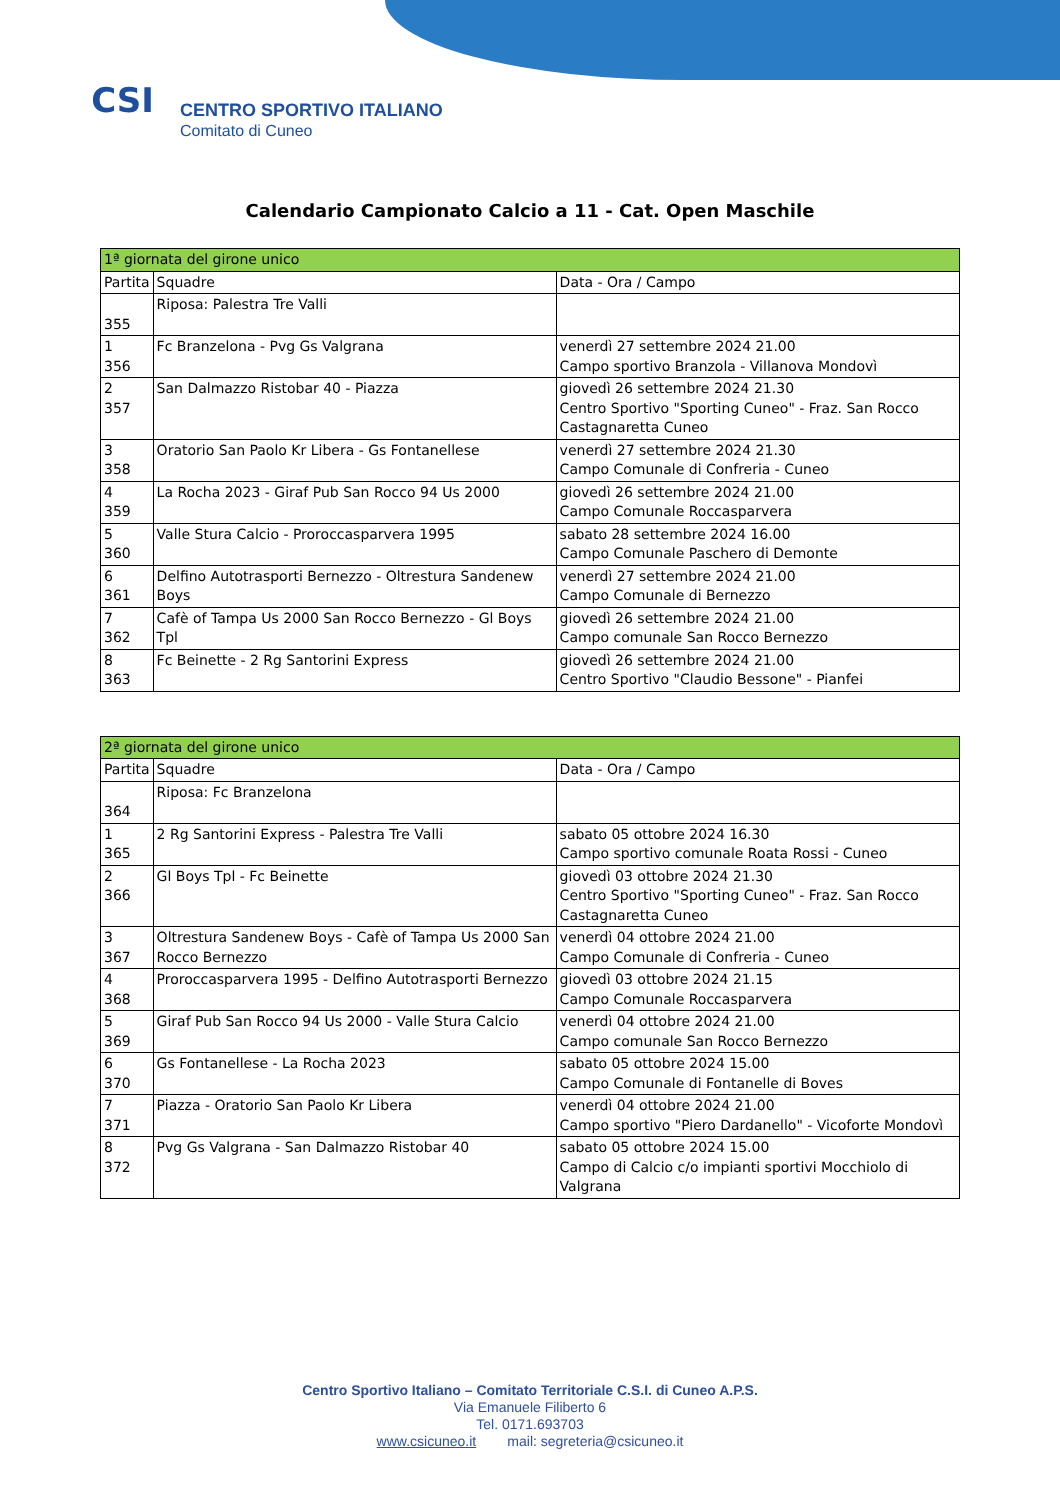CSI
CENTRO SPORTIVO ITALIANO
Comitato di Cuneo
Calendario Campionato Calcio a 11 - Cat. Open Maschile
| 1ª giornata del girone unico | | |
| --- | --- | --- |
| Partita | Squadre | Data - Ora / Campo |
| 355 | Riposa: Palestra Tre Valli | |
| 1 356 | Fc Branzelona - Pvg Gs Valgrana | venerdì 27 settembre 2024 21.00 Campo sportivo Branzola - Villanova Mondovì |
| 2 357 | San Dalmazzo Ristobar 40 - Piazza | giovedì 26 settembre 2024 21.30 Centro Sportivo "Sporting Cuneo" - Fraz. San Rocco Castagnaretta Cuneo |
| 3 358 | Oratorio San Paolo Kr Libera - Gs Fontanellese | venerdì 27 settembre 2024 21.30 Campo Comunale di Confreria - Cuneo |
| 4 359 | La Rocha 2023 - Giraf Pub San Rocco 94 Us 2000 | giovedì 26 settembre 2024 21.00 Campo Comunale Roccasparvera |
| 5 360 | Valle Stura Calcio - Proroccasparvera 1995 | sabato 28 settembre 2024 16.00 Campo Comunale Paschero di Demonte |
| 6 361 | Delfino Autotrasporti Bernezzo - Oltrestura Sandenew Boys | venerdì 27 settembre 2024 21.00 Campo Comunale di Bernezzo |
| 7 362 | Cafè of Tampa Us 2000 San Rocco Bernezzo - Gl Boys Tpl | giovedì 26 settembre 2024 21.00 Campo comunale San Rocco Bernezzo |
| 8 363 | Fc Beinette - 2 Rg Santorini Express | giovedì 26 settembre 2024 21.00 Centro Sportivo "Claudio Bessone" - Pianfei |
| 2ª giornata del girone unico | | |
| --- | --- | --- |
| Partita | Squadre | Data - Ora / Campo |
| 364 | Riposa: Fc Branzelona | |
| 1 365 | 2 Rg Santorini Express - Palestra Tre Valli | sabato 05 ottobre 2024 16.30 Campo sportivo comunale Roata Rossi - Cuneo |
| 2 366 | Gl Boys Tpl - Fc Beinette | giovedì 03 ottobre 2024 21.30 Centro Sportivo "Sporting Cuneo" - Fraz. San Rocco Castagnaretta Cuneo |
| 3 367 | Oltrestura Sandenew Boys - Cafè of Tampa Us 2000 San Rocco Bernezzo | venerdì 04 ottobre 2024 21.00 Campo Comunale di Confreria - Cuneo |
| 4 368 | Proroccasparvera 1995 - Delfino Autotrasporti Bernezzo | giovedì 03 ottobre 2024 21.15 Campo Comunale Roccasparvera |
| 5 369 | Giraf Pub San Rocco 94 Us 2000 - Valle Stura Calcio | venerdì 04 ottobre 2024 21.00 Campo comunale San Rocco Bernezzo |
| 6 370 | Gs Fontanellese - La Rocha 2023 | sabato 05 ottobre 2024 15.00 Campo Comunale di Fontanelle di Boves |
| 7 371 | Piazza - Oratorio San Paolo Kr Libera | venerdì 04 ottobre 2024 21.00 Campo sportivo "Piero Dardanello" - Vicoforte Mondovì |
| 8 372 | Pvg Gs Valgrana - San Dalmazzo Ristobar 40 | sabato 05 ottobre 2024 15.00 Campo di Calcio c/o impianti sportivi Mocchiolo di Valgrana |
Centro Sportivo Italiano – Comitato Territoriale C.S.I. di Cuneo A.P.S.
Via Emanuele Filiberto 6
Tel. 0171.693703
www.csicuneo.it mail: segreteria@csicuneo.it